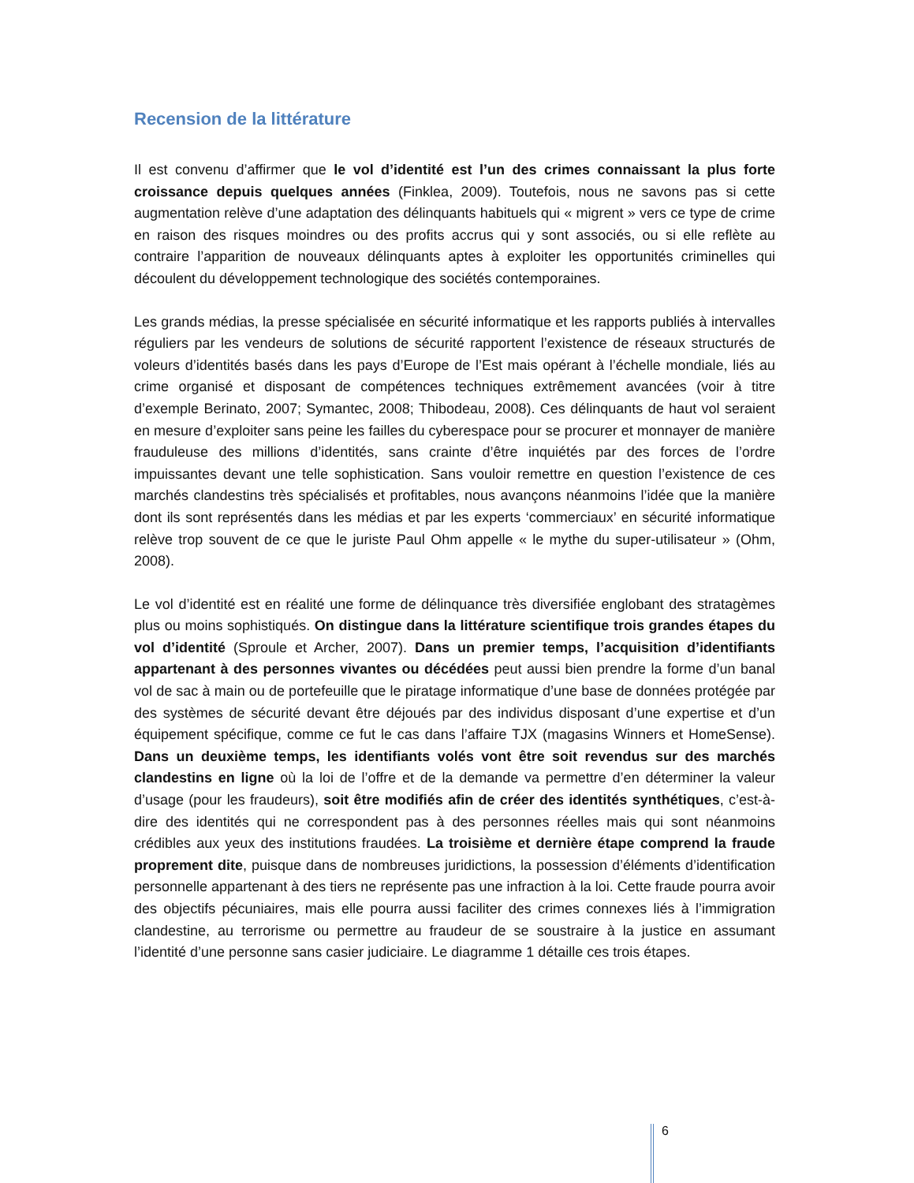Recension de la littérature
Il est convenu d’affirmer que le vol d’identité est l’un des crimes connaissant la plus forte croissance depuis quelques années (Finklea, 2009). Toutefois, nous ne savons pas si cette augmentation relève d’une adaptation des délinquants habituels qui « migrent » vers ce type de crime en raison des risques moindres ou des profits accrus qui y sont associés, ou si elle reflète au contraire l’apparition de nouveaux délinquants aptes à exploiter les opportunités criminelles qui découlent du développement technologique des sociétés contemporaines.
Les grands médias, la presse spécialisée en sécurité informatique et les rapports publiés à intervalles réguliers par les vendeurs de solutions de sécurité rapportent l’existence de réseaux structurés de voleurs d’identités basés dans les pays d’Europe de l’Est mais opérant à l’échelle mondiale, liés au crime organisé et disposant de compétences techniques extrêmement avancées (voir à titre d’exemple Berinato, 2007; Symantec, 2008; Thibodeau, 2008). Ces délinquants de haut vol seraient en mesure d’exploiter sans peine les failles du cyberespace pour se procurer et monnayer de manière frauduleuse des millions d’identités, sans crainte d’être inquiétés par des forces de l’ordre impuissantes devant une telle sophistication. Sans vouloir remettre en question l’existence de ces marchés clandestins très spécialisés et profitables, nous avançons néanmoins l’idée que la manière dont ils sont représentés dans les médias et par les experts ‘commerciaux’ en sécurité informatique relève trop souvent de ce que le juriste Paul Ohm appelle « le mythe du super-utilisateur » (Ohm, 2008).
Le vol d’identité est en réalité une forme de délinquance très diversifiée englobant des stratagèmes plus ou moins sophistiqués. On distingue dans la littérature scientifique trois grandes étapes du vol d’identité (Sproule et Archer, 2007). Dans un premier temps, l’acquisition d’identifiants appartenant à des personnes vivantes ou décédées peut aussi bien prendre la forme d’un banal vol de sac à main ou de portefeuille que le piratage informatique d’une base de données protégée par des systèmes de sécurité devant être déjoués par des individus disposant d’une expertise et d’un équipement spécifique, comme ce fut le cas dans l’affaire TJX (magasins Winners et HomeSense). Dans un deuxième temps, les identifiants volés vont être soit revendus sur des marchés clandestins en ligne où la loi de l’offre et de la demande va permettre d’en déterminer la valeur d’usage (pour les fraudeurs), soit être modifiés afin de créer des identités synthétiques, c’est-à-dire des identités qui ne correspondent pas à des personnes réelles mais qui sont néanmoins crédibles aux yeux des institutions fraudées. La troisième et dernière étape comprend la fraude proprement dite, puisque dans de nombreuses juridictions, la possession d’éléments d’identification personnelle appartenant à des tiers ne représente pas une infraction à la loi. Cette fraude pourra avoir des objectifs pécuniaires, mais elle pourra aussi faciliter des crimes connexes liés à l’immigration clandestine, au terrorisme ou permettre au fraudeur de se soustraire à la justice en assumant l’identité d’une personne sans casier judiciaire. Le diagramme 1 détaille ces trois étapes.
6